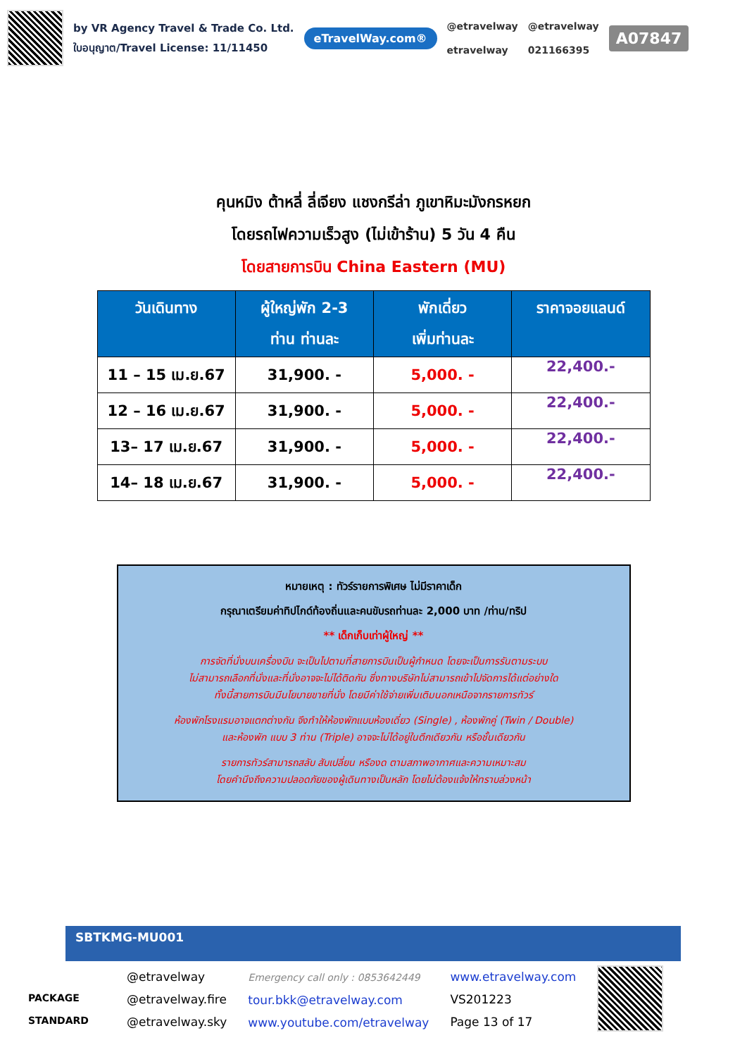by VR Agency Travel & Trade Co. Ltd.
ใบอนุญาต/Travel License: 11/11450
eTravelWay.com®
@etravelway
etravelway
@etravelway
021166395
A07847
คุนหมิง ต้าหลี่ ลี่เจียง แชงกรีล่า ภูเขาหิมะมังกรหยก
โดยรถไฟความเร็วสูง (ไม่เข้าร้าน) 5 วัน 4 คืน
โดยสายการบิน China Eastern (MU)
| วันเดินทาง | ผู้ใหญ่พัก 2-3 ท่าน ท่านละ | พักเดี่ยว เพิ่มท่านละ | ราคาจอยแลนด์ |
| --- | --- | --- | --- |
| 11 – 15 เม.ย.67 | 31,900. - | 5,000. - | 22,400.- |
| 12 – 16 เม.ย.67 | 31,900. - | 5,000. - | 22,400.- |
| 13– 17 เม.ย.67 | 31,900. - | 5,000. - | 22,400.- |
| 14– 18 เม.ย.67 | 31,900. - | 5,000. - | 22,400.- |
หมายเหตุ : ทัวร์รายการพิเศษ ไม่มีราคาเด็ก
กรุณาเตรียมค่าทิปไกด์ท้องถิ่นและคนขับรถท่านละ 2,000 บาท /ท่าน/ทริป
** เด็กเก็บเท่าผู้ใหญ่ **
การจัดที่นั่งบนเครื่องบิน จะเป็นไปตามที่สายการบินเป็นผู้กำหนด โดยจะเป็นการรันตามระบบ
ไม่สามารถเลือกที่นั่งและที่นั่งอาจจะไม่ได้ติดกัน ซึ่งทางบริษัทไม่สามารถเข้าไปจัดการได้แต่อย่างใด
ทั้งนี้สายการบินมีนโยบายขายที่นั่ง โดยมีค่าใช้จ่ายเพิ่มเติมนอกเหนือจากรายการทัวร์
ห้องพักโรงแรมอาจแตกต่างกัน จึงทำให้ห้องพักแบบห้องเดี่ยว (Single) , ห้องพักคู่ (Twin / Double)
และห้องพัก แบบ 3 ท่าน (Triple) อาจจะไม่ได้อยู่ในตึกเดียวกัน หรือชั้นเดียวกัน
รายการทัวร์สามารถสลับ สับเปลี่ยน หรืองด ตามสภาพอากาศและความเหมาะสม
โดยคำนึงถึงความปลอดภัยของผู้เดินทางเป็นหลัก โดยไม่ต้องแจ้งให้ทราบล่วงหน้า
SBTKMG-MU001
PACKAGE STANDARD
@etravelway
@etravelway.fire
@etravelway.sky
Emergency call only : 0853642449
tour.bkk@etravelway.com
www.youtube.com/etravelway
www.etravelway.com
VS201223
Page 13 of 17